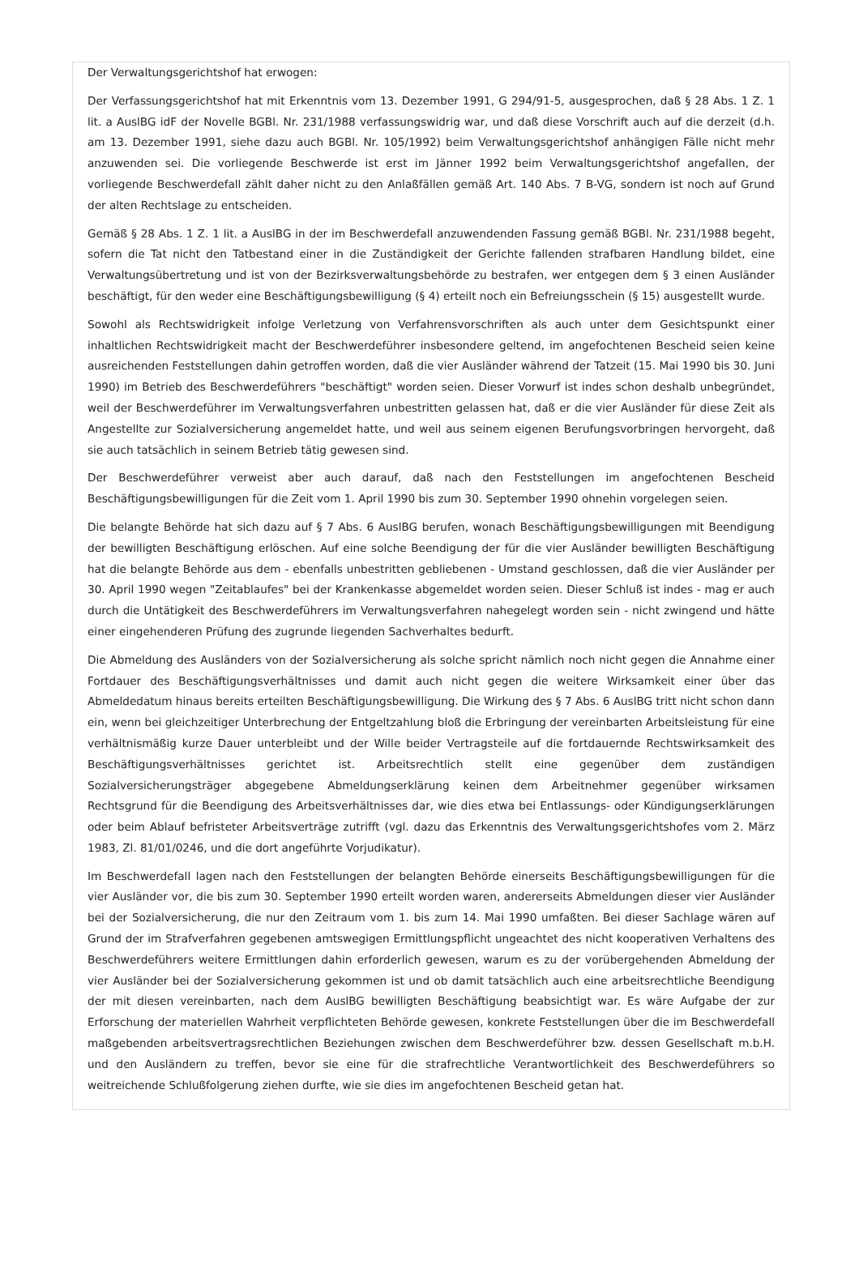Der Verwaltungsgerichtshof hat erwogen:
Der Verfassungsgerichtshof hat mit Erkenntnis vom 13. Dezember 1991, G 294/91-5, ausgesprochen, daß § 28 Abs. 1 Z. 1 lit. a AuslBG idF der Novelle BGBl. Nr. 231/1988 verfassungswidrig war, und daß diese Vorschrift auch auf die derzeit (d.h. am 13. Dezember 1991, siehe dazu auch BGBl. Nr. 105/1992) beim Verwaltungsgerichtshof anhängigen Fälle nicht mehr anzuwenden sei. Die vorliegende Beschwerde ist erst im Jänner 1992 beim Verwaltungsgerichtshof angefallen, der vorliegende Beschwerdefall zählt daher nicht zu den Anlaßfällen gemäß Art. 140 Abs. 7 B-VG, sondern ist noch auf Grund der alten Rechtslage zu entscheiden.
Gemäß § 28 Abs. 1 Z. 1 lit. a AuslBG in der im Beschwerdefall anzuwendenden Fassung gemäß BGBl. Nr. 231/1988 begeht, sofern die Tat nicht den Tatbestand einer in die Zuständigkeit der Gerichte fallenden strafbaren Handlung bildet, eine Verwaltungsübertretung und ist von der Bezirksverwaltungsbehörde zu bestrafen, wer entgegen dem § 3 einen Ausländer beschäftigt, für den weder eine Beschäftigungsbewilligung (§ 4) erteilt noch ein Befreiungsschein (§ 15) ausgestellt wurde.
Sowohl als Rechtswidrigkeit infolge Verletzung von Verfahrensvorschriften als auch unter dem Gesichtspunkt einer inhaltlichen Rechtswidrigkeit macht der Beschwerdeführer insbesondere geltend, im angefochtenen Bescheid seien keine ausreichenden Feststellungen dahin getroffen worden, daß die vier Ausländer während der Tatzeit (15. Mai 1990 bis 30. Juni 1990) im Betrieb des Beschwerdeführers "beschäftigt" worden seien. Dieser Vorwurf ist indes schon deshalb unbegründet, weil der Beschwerdeführer im Verwaltungsverfahren unbestritten gelassen hat, daß er die vier Ausländer für diese Zeit als Angestellte zur Sozialversicherung angemeldet hatte, und weil aus seinem eigenen Berufungsvorbringen hervorgeht, daß sie auch tatsächlich in seinem Betrieb tätig gewesen sind.
Der Beschwerdeführer verweist aber auch darauf, daß nach den Feststellungen im angefochtenen Bescheid Beschäftigungsbewilligungen für die Zeit vom 1. April 1990 bis zum 30. September 1990 ohnehin vorgelegen seien.
Die belangte Behörde hat sich dazu auf § 7 Abs. 6 AuslBG berufen, wonach Beschäftigungsbewilligungen mit Beendigung der bewilligten Beschäftigung erlöschen. Auf eine solche Beendigung der für die vier Ausländer bewilligten Beschäftigung hat die belangte Behörde aus dem - ebenfalls unbestritten gebliebenen - Umstand geschlossen, daß die vier Ausländer per 30. April 1990 wegen "Zeitablaufes" bei der Krankenkasse abgemeldet worden seien. Dieser Schluß ist indes - mag er auch durch die Untätigkeit des Beschwerdeführers im Verwaltungsverfahren nahegelegt worden sein - nicht zwingend und hätte einer eingehenderen Prüfung des zugrunde liegenden Sachverhaltes bedurft.
Die Abmeldung des Ausländers von der Sozialversicherung als solche spricht nämlich noch nicht gegen die Annahme einer Fortdauer des Beschäftigungsverhältnisses und damit auch nicht gegen die weitere Wirksamkeit einer über das Abmeldedatum hinaus bereits erteilten Beschäftigungsbewilligung. Die Wirkung des § 7 Abs. 6 AuslBG tritt nicht schon dann ein, wenn bei gleichzeitiger Unterbrechung der Entgeltzahlung bloß die Erbringung der vereinbarten Arbeitsleistung für eine verhältnismäßig kurze Dauer unterbleibt und der Wille beider Vertragsteile auf die fortdauernde Rechtswirksamkeit des Beschäftigungsverhältnisses gerichtet ist. Arbeitsrechtlich stellt eine gegenüber dem zuständigen Sozialversicherungsträger abgegebene Abmeldungserklärung keinen dem Arbeitnehmer gegenüber wirksamen Rechtsgrund für die Beendigung des Arbeitsverhältnisses dar, wie dies etwa bei Entlassungs- oder Kündigungserklärungen oder beim Ablauf befristeter Arbeitsverträge zutrifft (vgl. dazu das Erkenntnis des Verwaltungsgerichtshofes vom 2. März 1983, Zl. 81/01/0246, und die dort angeführte Vorjudikatur).
Im Beschwerdefall lagen nach den Feststellungen der belangten Behörde einerseits Beschäftigungsbewilligungen für die vier Ausländer vor, die bis zum 30. September 1990 erteilt worden waren, andererseits Abmeldungen dieser vier Ausländer bei der Sozialversicherung, die nur den Zeitraum vom 1. bis zum 14. Mai 1990 umfaßten. Bei dieser Sachlage wären auf Grund der im Strafverfahren gegebenen amtswegigen Ermittlungspflicht ungeachtet des nicht kooperativen Verhaltens des Beschwerdeführers weitere Ermittlungen dahin erforderlich gewesen, warum es zu der vorübergehenden Abmeldung der vier Ausländer bei der Sozialversicherung gekommen ist und ob damit tatsächlich auch eine arbeitsrechtliche Beendigung der mit diesen vereinbarten, nach dem AuslBG bewilligten Beschäftigung beabsichtigt war. Es wäre Aufgabe der zur Erforschung der materiellen Wahrheit verpflichteten Behörde gewesen, konkrete Feststellungen über die im Beschwerdefall maßgebenden arbeitsvertragsrechtlichen Beziehungen zwischen dem Beschwerdeführer bzw. dessen Gesellschaft m.b.H. und den Ausländern zu treffen, bevor sie eine für die strafrechtliche Verantwortlichkeit des Beschwerdeführers so weitreichende Schlußfolgerung ziehen durfte, wie sie dies im angefochtenen Bescheid getan hat.